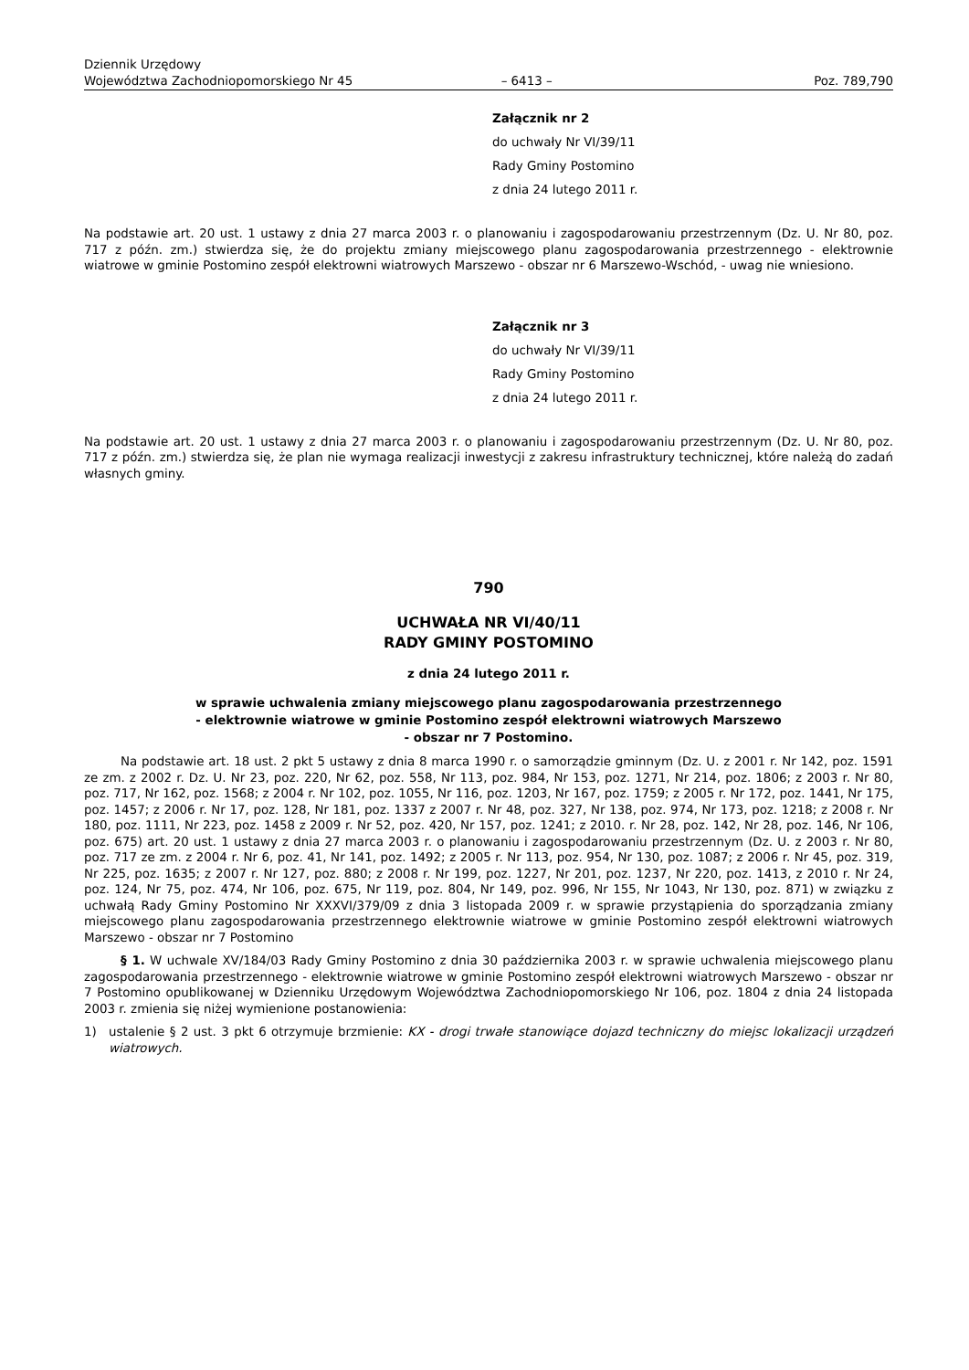Dziennik Urzędowy
Województwa Zachodniopomorskiego Nr 45
– 6413 –
Poz. 789,790
Załącznik nr 2
do uchwały Nr VI/39/11
Rady Gminy Postomino
z dnia 24 lutego 2011 r.
Na podstawie art. 20 ust. 1 ustawy z dnia 27 marca 2003 r. o planowaniu i zagospodarowaniu przestrzennym (Dz. U. Nr 80, poz. 717 z późn. zm.) stwierdza się, że do projektu zmiany miejscowego planu zagospodarowania przestrzennego - elektrownie wiatrowe w gminie Postomino zespół elektrowni wiatrowych Marszewo - obszar nr 6 Marszewo-Wschód, - uwag nie wniesiono.
Załącznik nr 3
do uchwały Nr VI/39/11
Rady Gminy Postomino
z dnia 24 lutego 2011 r.
Na podstawie art. 20 ust. 1 ustawy z dnia 27 marca 2003 r. o planowaniu i zagospodarowaniu przestrzennym (Dz. U. Nr 80, poz. 717 z późn. zm.) stwierdza się, że plan nie wymaga realizacji inwestycji z zakresu infrastruktury technicznej, które należą do zadań własnych gminy.
790
UCHWAŁA NR VI/40/11
RADY GMINY POSTOMINO
z dnia 24 lutego 2011 r.
w sprawie uchwalenia zmiany miejscowego planu zagospodarowania przestrzennego
- elektrownie wiatrowe w gminie Postomino zespół elektrowni wiatrowych Marszewo
- obszar nr 7 Postomino.
Na podstawie art. 18 ust. 2 pkt 5 ustawy z dnia 8 marca 1990 r. o samorządzie gminnym (Dz. U. z 2001 r. Nr 142, poz. 1591 ze zm. z 2002 r. Dz. U. Nr 23, poz. 220, Nr 62, poz. 558, Nr 113, poz. 984, Nr 153, poz. 1271, Nr 214, poz. 1806; z 2003 r. Nr 80, poz. 717, Nr 162, poz. 1568; z 2004 r. Nr 102, poz. 1055, Nr 116, poz. 1203, Nr 167, poz. 1759; z 2005 r. Nr 172, poz. 1441, Nr 175, poz. 1457; z 2006 r. Nr 17, poz. 128, Nr 181, poz. 1337 z 2007 r. Nr 48, poz. 327, Nr 138, poz. 974, Nr 173, poz. 1218; z 2008 r. Nr 180, poz. 1111, Nr 223, poz. 1458 z 2009 r. Nr 52, poz. 420, Nr 157, poz. 1241; z 2010. r. Nr 28, poz. 142, Nr 28, poz. 146, Nr 106, poz. 675) art. 20 ust. 1 ustawy z dnia 27 marca 2003 r. o planowaniu i zagospodarowaniu przestrzennym (Dz. U. z 2003 r. Nr 80, poz. 717 ze zm. z 2004 r. Nr 6, poz. 41, Nr 141, poz. 1492; z 2005 r. Nr 113, poz. 954, Nr 130, poz. 1087; z 2006 r. Nr 45, poz. 319, Nr 225, poz. 1635; z 2007 r. Nr 127, poz. 880; z 2008 r. Nr 199, poz. 1227, Nr 201, poz. 1237, Nr 220, poz. 1413, z 2010 r. Nr 24, poz. 124, Nr 75, poz. 474, Nr 106, poz. 675, Nr 119, poz. 804, Nr 149, poz. 996, Nr 155, Nr 1043, Nr 130, poz. 871) w związku z uchwałą Rady Gminy Postomino Nr XXXVI/379/09 z dnia 3 listopada 2009 r. w sprawie przystąpienia do sporządzania zmiany miejscowego planu zagospodarowania przestrzennego elektrownie wiatrowe w gminie Postomino zespół elektrowni wiatrowych Marszewo - obszar nr 7 Postomino
§ 1. W uchwale XV/184/03 Rady Gminy Postomino z dnia 30 października 2003 r. w sprawie uchwalenia miejscowego planu zagospodarowania przestrzennego - elektrownie wiatrowe w gminie Postomino zespół elektrowni wiatrowych Marszewo - obszar nr 7 Postomino opublikowanej w Dzienniku Urzędowym Województwa Zachodniopomorskiego Nr 106, poz. 1804 z dnia 24 listopada 2003 r. zmienia się niżej wymienione postanowienia:
1) ustalenie § 2 ust. 3 pkt 6 otrzymuje brzmienie: KX - drogi trwałe stanowiące dojazd techniczny do miejsc lokalizacji urządzeń wiatrowych.